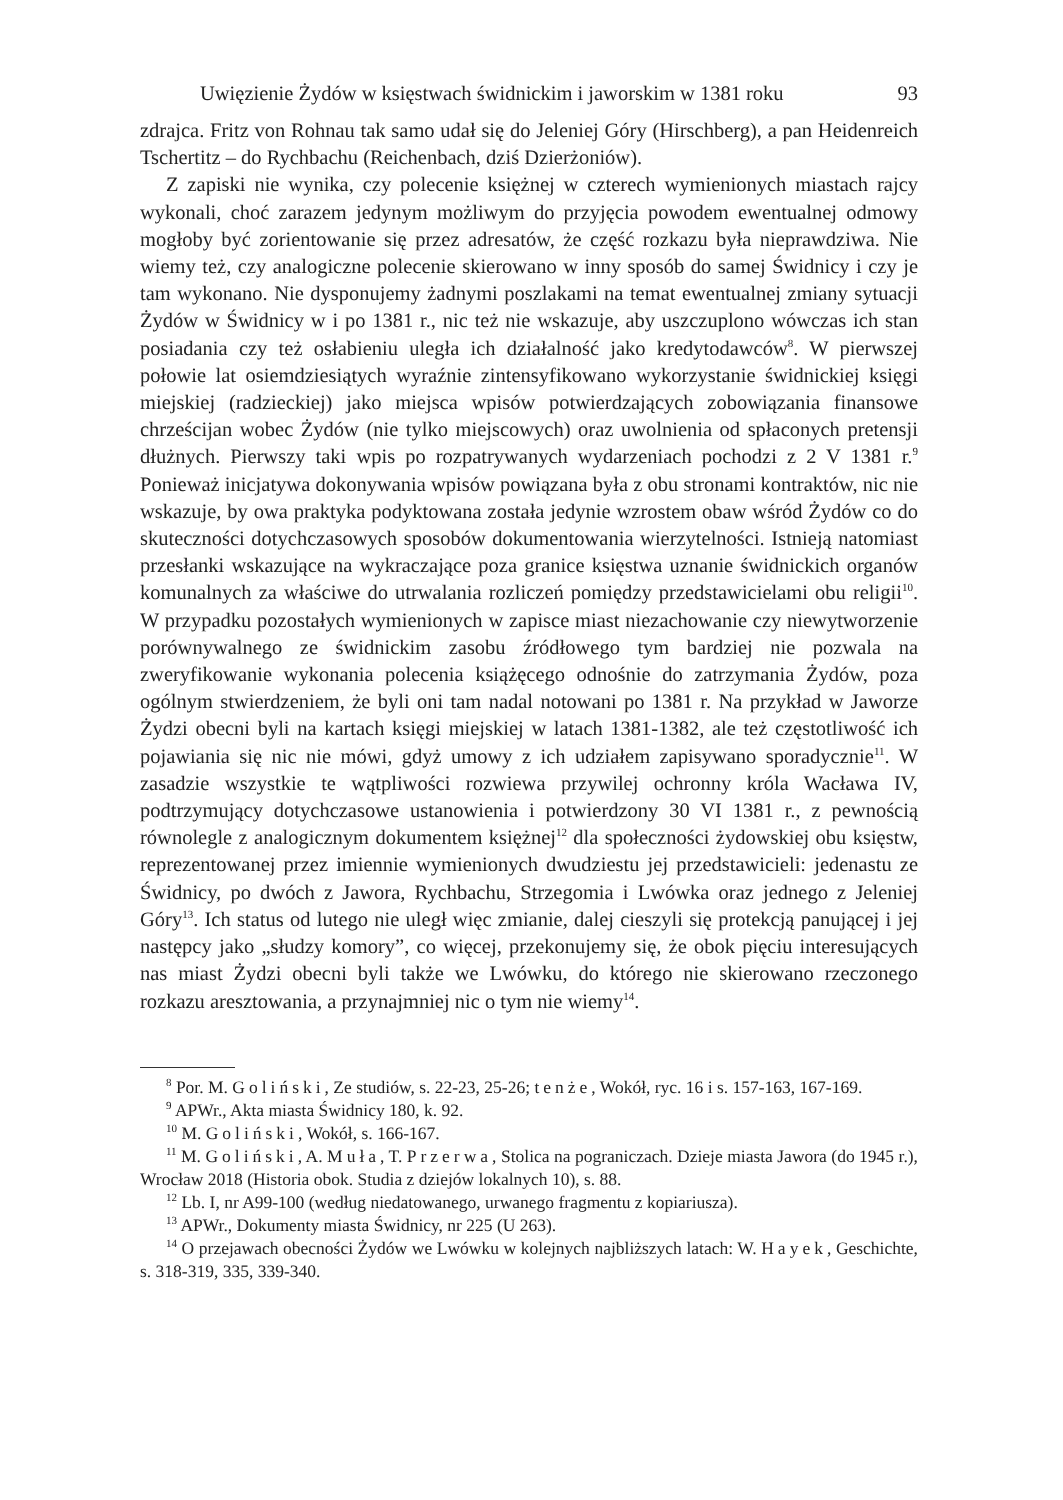Uwięzienie Żydów w księstwach świdnickim i jaworskim w 1381 roku 93
zdrajca. Fritz von Rohnau tak samo udał się do Jeleniej Góry (Hirschberg), a pan Heidenreich Tschertitz – do Rychbachu (Reichenbach, dziś Dzierżoniów).
Z zapiski nie wynika, czy polecenie księżnej w czterech wymienionych miastach rajcy wykonali, choć zarazem jedynym możliwym do przyjęcia powodem ewentualnej odmowy mogłoby być zorientowanie się przez adresatów, że część rozkazu była nieprawdziwa. Nie wiemy też, czy analogiczne polecenie skierowano w inny sposób do samej Świdnicy i czy je tam wykonano. Nie dysponujemy żadnymi poszlakami na temat ewentualnej zmiany sytuacji Żydów w Świdnicy w i po 1381 r., nic też nie wskazuje, aby uszczuplono wówczas ich stan posiadania czy też osłabieniu uległa ich działalność jako kredytodawców<sup>8</sup>. W pierwszej połowie lat osiemdziesiątych wyraźnie zintensyfikowano wykorzystanie świdnickiej księgi miejskiej (radzieckiej) jako miejsca wpisów potwierdzających zobowiązania finansowe chrześcijan wobec Żydów (nie tylko miejscowych) oraz uwolnienia od spłaconych pretensji dłużnych. Pierwszy taki wpis po rozpatrywanych wydarzeniach pochodzi z 2 V 1381 r.<sup>9</sup> Ponieważ inicjatywa dokonywania wpisów powiązana była z obu stronami kontraktów, nic nie wskazuje, by owa praktyka podyktowana została jedynie wzrostem obaw wśród Żydów co do skuteczności dotychczasowych sposobów dokumentowania wierzytelności. Istnieją natomiast przesłanki wskazujące na wykraczające poza granice księstwa uznanie świdnickich organów komunalnych za właściwe do utrwalania rozliczeń pomiędzy przedstawicielami obu religii<sup>10</sup>. W przypadku pozostałych wymienionych w zapisce miast niezachowanie czy niewytworzenie porównywalnego ze świdnickim zasobu źródłowego tym bardziej nie pozwala na zweryfikowanie wykonania polecenia książęcego odnośnie do zatrzymania Żydów, poza ogólnym stwierdzeniem, że byli oni tam nadal notowani po 1381 r. Na przykład w Jaworze Żydzi obecni byli na kartach księgi miejskiej w latach 1381-1382, ale też częstotliwość ich pojawiania się nic nie mówi, gdyż umowy z ich udziałem zapisywano sporadycznie<sup>11</sup>. W zasadzie wszystkie te wątpliwości rozwiewa przywilej ochronny króla Wacława IV, podtrzymujący dotychczasowe ustanowienia i potwierdzony 30 VI 1381 r., z pewnością równolegle z analogicznym dokumentem księżnej<sup>12</sup> dla społeczności żydowskiej obu księstw, reprezentowanej przez imiennie wymienionych dwudziestu jej przedstawicieli: jedenastu ze Świdnicy, po dwóch z Jawora, Rychbachu, Strzegomia i Lwówka oraz jednego z Jeleniej Góry<sup>13</sup>. Ich status od lutego nie uległ więc zmianie, dalej cieszyli się protekcją panującej i jej następcy jako „słudzy komory”, co więcej, przekonujemy się, że obok pięciu interesujących nas miast Żydzi obecni byli także we Lwówku, do którego nie skierowano rzeczonego rozkazu aresztowania, a przynajmniej nic o tym nie wiemy<sup>14</sup>.
<sup>8</sup> Por. M. Goliński, Ze studiów, s. 22-23, 25-26; tenże, Wokół, ryc. 16 i s. 157-163, 167-169.
<sup>9</sup> APWr., Akta miasta Świdnicy 180, k. 92.
<sup>10</sup> M. Goliński, Wokół, s. 166-167.
<sup>11</sup> M. Goliński, A. Muła, T. Przerwa, Stolica na pograniczach. Dzieje miasta Jawora (do 1945 r.), Wrocław 2018 (Historia obok. Studia z dziejów lokalnych 10), s. 88.
<sup>12</sup> Lb. I, nr A99-100 (według niedatowanego, urwanego fragmentu z kopiariusza).
<sup>13</sup> APWr., Dokumenty miasta Świdnicy, nr 225 (U 263).
<sup>14</sup> O przejawach obecności Żydów we Lwówku w kolejnych najbliższych latach: W. Hayek, Geschichte, s. 318-319, 335, 339-340.